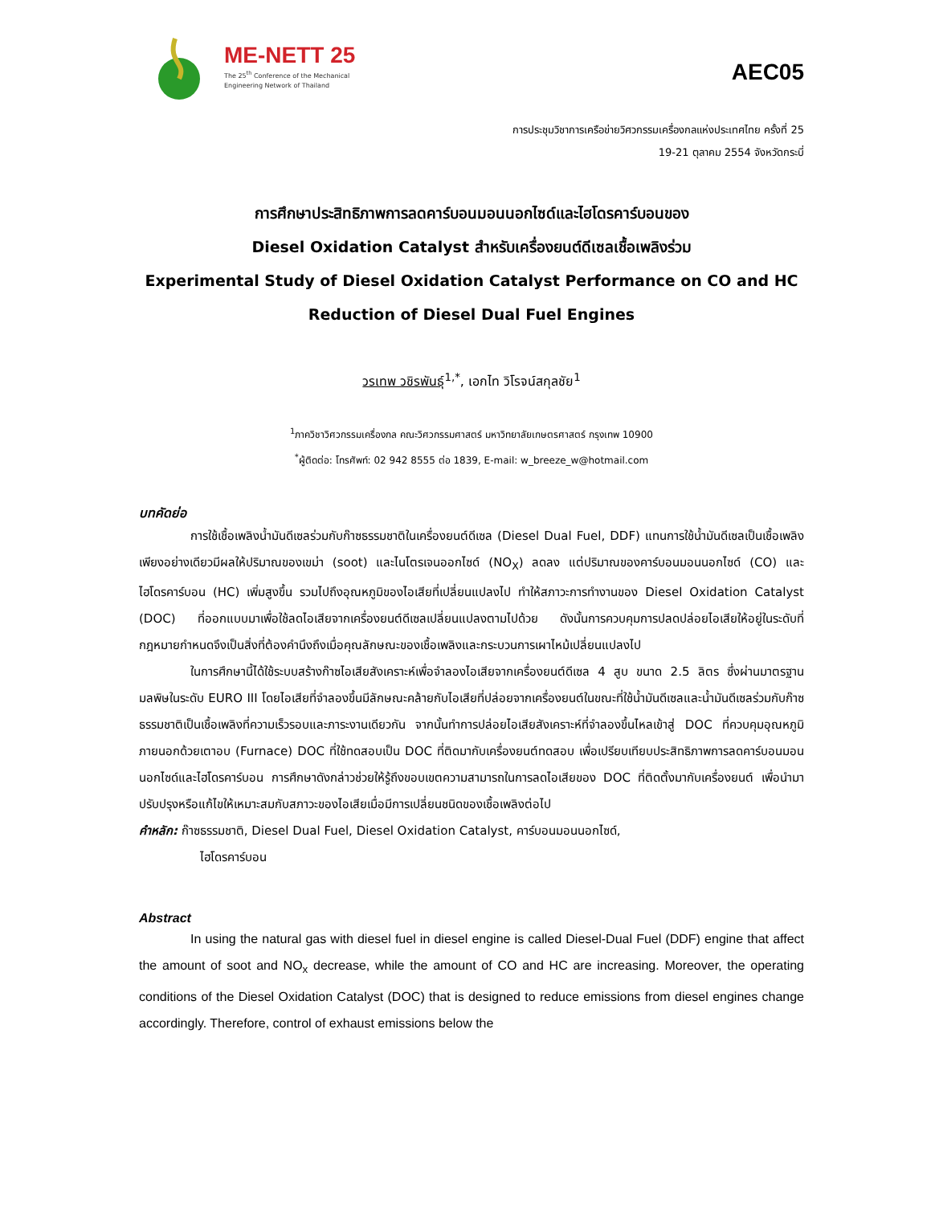ME-NETT 25
The 25<sup>th</sup> Conference of the Mechanical
Engineering Network of Thailand
AEC05
การประชุมวิชาการเครือข่ายวิศวกรรมเครื่องกลแห่งประเทศไทย ครั้งที่ 25
19-21 ตุลาคม 2554 จังหวัดกระบี่
การศึกษาประสิทธิภาพการลดคาร์บอนมอนนอกไซด์และไฮโดรคาร์บอนของ
Diesel Oxidation Catalyst สำหรับเครื่องยนต์ดีเซลเชื้อเพลิงร่วม
Experimental Study of Diesel Oxidation Catalyst Performance on CO and HC
Reduction of Diesel Dual Fuel Engines
วรเทพ วชิรพันธุ์<sup>1,*</sup>, เอกไท วิโรจน์สกุลชัย<sup>1</sup>
<sup>1</sup> ภาควิชาวิศวกรรมเครื่องกล คณะวิศวกรรมศาสตร์ มหาวิทยาลัยเกษตรศาสตร์ กรุงเทพ 10900
<sup>*</sup> ผู้ติดต่อ: โทรศัพท์: 02 942 8555 ต่อ 1839, E-mail: w_breeze_w@hotmail.com
บทคัดย่อ
การใช้เชื้อเพลิงน้ำมันดีเซลร่วมกับก๊าซธรรมชาติในเครื่องยนต์ดีเซล (Diesel Dual Fuel, DDF) แทนการใช้น้ำมันดีเซลเป็นเชื้อเพลิงเพียงอย่างเดียวมีผลให้ปริมาณของเขม่า (soot) และไนโตรเจนออกไซด์ (NO<sub>X</sub>) ลดลง แต่ปริมาณของคาร์บอนมอนนอกไซด์ (CO) และไฮโดรคาร์บอน (HC) เพิ่มสูงขึ้น รวมไปถึงอุณหภูมิของไอเสียที่เปลี่ยนแปลงไป ทำให้สภาวะการทำงานของ Diesel Oxidation Catalyst (DOC) ที่ออกแบบมาเพื่อใช้ลดไอเสียจากเครื่องยนต์ดีเซลเปลี่ยนแปลงตามไปด้วย ดังนั้นการควบคุมการปลดปล่อยไอเสียให้อยู่ในระดับที่กฎหมายกำหนดจึงเป็นสิ่งที่ต้องคำนึงถึงเมื่อคุณลักษณะของเชื้อเพลิงและกระบวนการเผาไหม้เปลี่ยนแปลงไป
ในการศึกษานี้ได้ใช้ระบบสร้างก๊าซไอเสียสังเคราะห์เพื่อจำลองไอเสียจากเครื่องยนต์ดีเซล 4 สูบ ขนาด 2.5 ลิตร ซึ่งผ่านมาตรฐานมลพิษในระดับ EURO III โดยไอเสียที่จำลองขึ้นมีลักษณะคล้ายกับไอเสียที่ปล่อยจากเครื่องยนต์ในขณะที่ใช้น้ำมันดีเซลและน้ำมันดีเซลร่วมกับก๊าซธรรมชาติเป็นเชื้อเพลิงที่ความเร็วรอบและภาระงานเดียวกัน จากนั้นทำการปล่อยไอเสียสังเคราะห์ที่จำลองขึ้นไหลเข้าสู่ DOC ที่ควบคุมอุณหภูมิภายนอกด้วยเตาอบ (Furnace) DOC ที่ใช้ทดสอบเป็น DOC ที่ติดมากับเครื่องยนต์ทดสอบ เพื่อเปรียบเทียบประสิทธิภาพการลดคาร์บอนมอนนอกไซด์และไฮโดรคาร์บอน การศึกษาดังกล่าวช่วยให้รู้ถึงขอบเขตความสามารถในการลดไอเสียของ DOC ที่ติดตั้งมากับเครื่องยนต์ เพื่อนำมาปรับปรุงหรือแก้ไขให้เหมาะสมกับสภาวะของไอเสียเมื่อมีการเปลี่ยนชนิดของเชื้อเพลิงต่อไป
คำหลัก: ก๊าซธรรมชาติ, Diesel Dual Fuel, Diesel Oxidation Catalyst, คาร์บอนมอนนอกไซด์,
ไฮโดรคาร์บอน
Abstract
In using the natural gas with diesel fuel in diesel engine is called Diesel-Dual Fuel (DDF) engine that affect the amount of soot and NO<sub>x</sub> decrease, while the amount of CO and HC are increasing. Moreover, the operating conditions of the Diesel Oxidation Catalyst (DOC) that is designed to reduce emissions from diesel engines change accordingly. Therefore, control of exhaust emissions below the